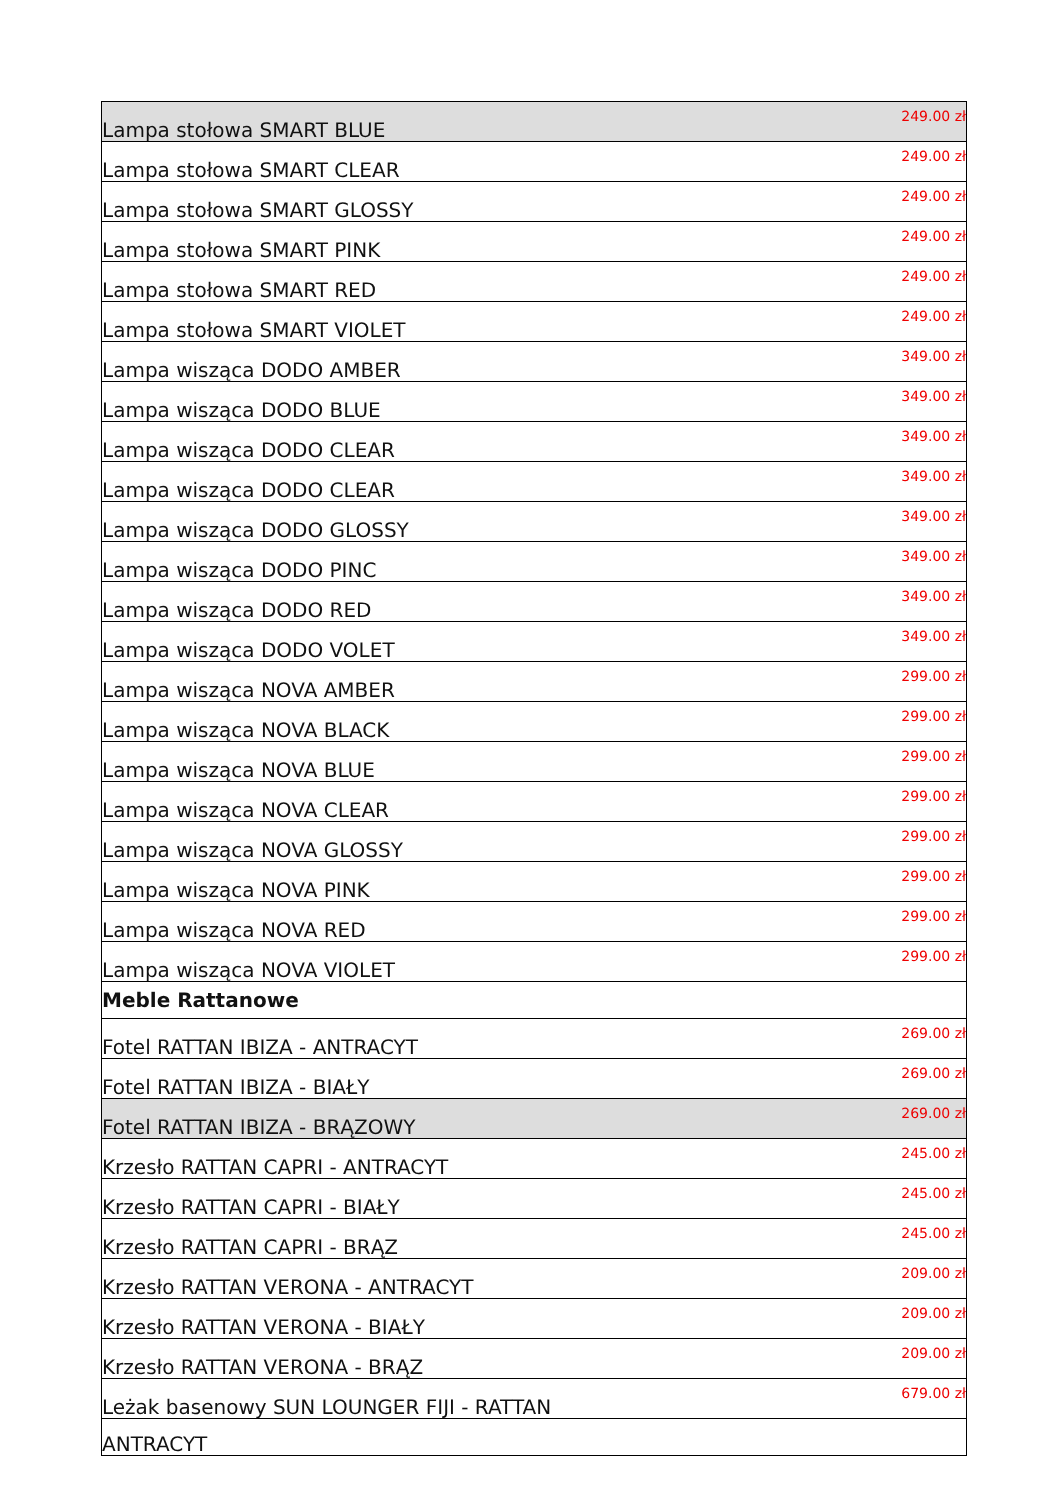| Lampa stołowa SMART BLUE | 249.00 zł |
| Lampa stołowa SMART CLEAR | 249.00 zł |
| Lampa stołowa SMART GLOSSY | 249.00 zł |
| Lampa stołowa SMART PINK | 249.00 zł |
| Lampa stołowa SMART RED | 249.00 zł |
| Lampa stołowa SMART VIOLET | 249.00 zł |
| Lampa wisząca DODO AMBER | 349.00 zł |
| Lampa wisząca DODO BLUE | 349.00 zł |
| Lampa wisząca DODO CLEAR | 349.00 zł |
| Lampa wisząca DODO CLEAR | 349.00 zł |
| Lampa wisząca DODO GLOSSY | 349.00 zł |
| Lampa wisząca DODO PINC | 349.00 zł |
| Lampa wisząca DODO RED | 349.00 zł |
| Lampa wisząca DODO VOLET | 349.00 zł |
| Lampa wisząca NOVA AMBER | 299.00 zł |
| Lampa wisząca NOVA BLACK | 299.00 zł |
| Lampa wisząca NOVA BLUE | 299.00 zł |
| Lampa wisząca NOVA CLEAR | 299.00 zł |
| Lampa wisząca NOVA GLOSSY | 299.00 zł |
| Lampa wisząca NOVA PINK | 299.00 zł |
| Lampa wisząca NOVA RED | 299.00 zł |
| Lampa wisząca NOVA VIOLET | 299.00 zł |
| Meble Rattanowe | |
| Fotel RATTAN IBIZA - ANTRACYT | 269.00 zł |
| Fotel RATTAN IBIZA - BIAŁY | 269.00 zł |
| Fotel RATTAN IBIZA - BRĄZOWY | 269.00 zł |
| Krzesło RATTAN CAPRI - ANTRACYT | 245.00 zł |
| Krzesło RATTAN CAPRI - BIAŁY | 245.00 zł |
| Krzesło RATTAN CAPRI - BRĄZ | 245.00 zł |
| Krzesło RATTAN VERONA - ANTRACYT | 209.00 zł |
| Krzesło RATTAN VERONA - BIAŁY | 209.00 zł |
| Krzesło RATTAN VERONA - BRĄZ | 209.00 zł |
| Leżak basenowy SUN LOUNGER FIJI - RATTAN | 679.00 zł |
| ANTRACYT | |